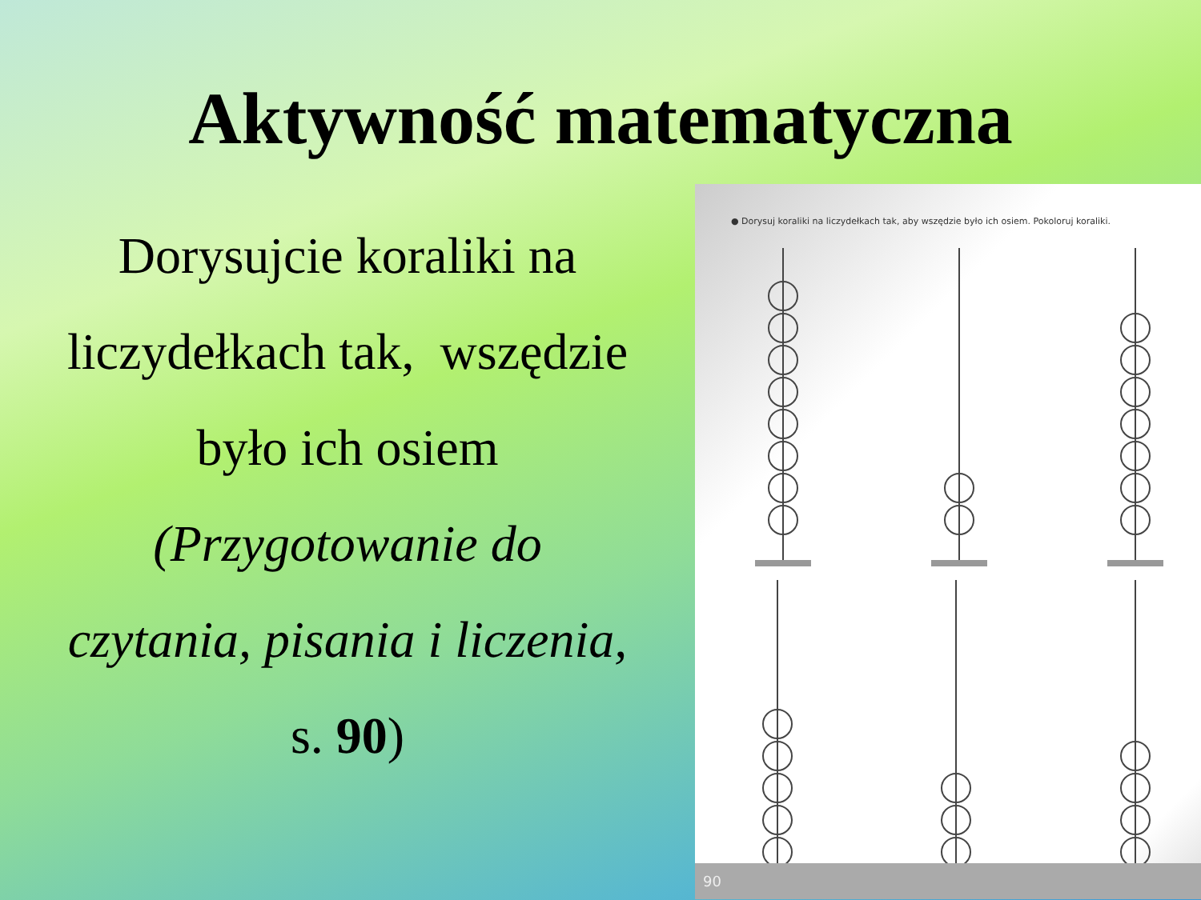Aktywność matematyczna
Dorysujcie koraliki na
liczydełkach tak, wszędzie
było ich osiem
(Przygotowanie do
czytania, pisania i liczenia,
s. 90)
● Dorysuj koraliki na liczydełkach tak, aby wszędzie było ich osiem. Pokoloruj koraliki.
90